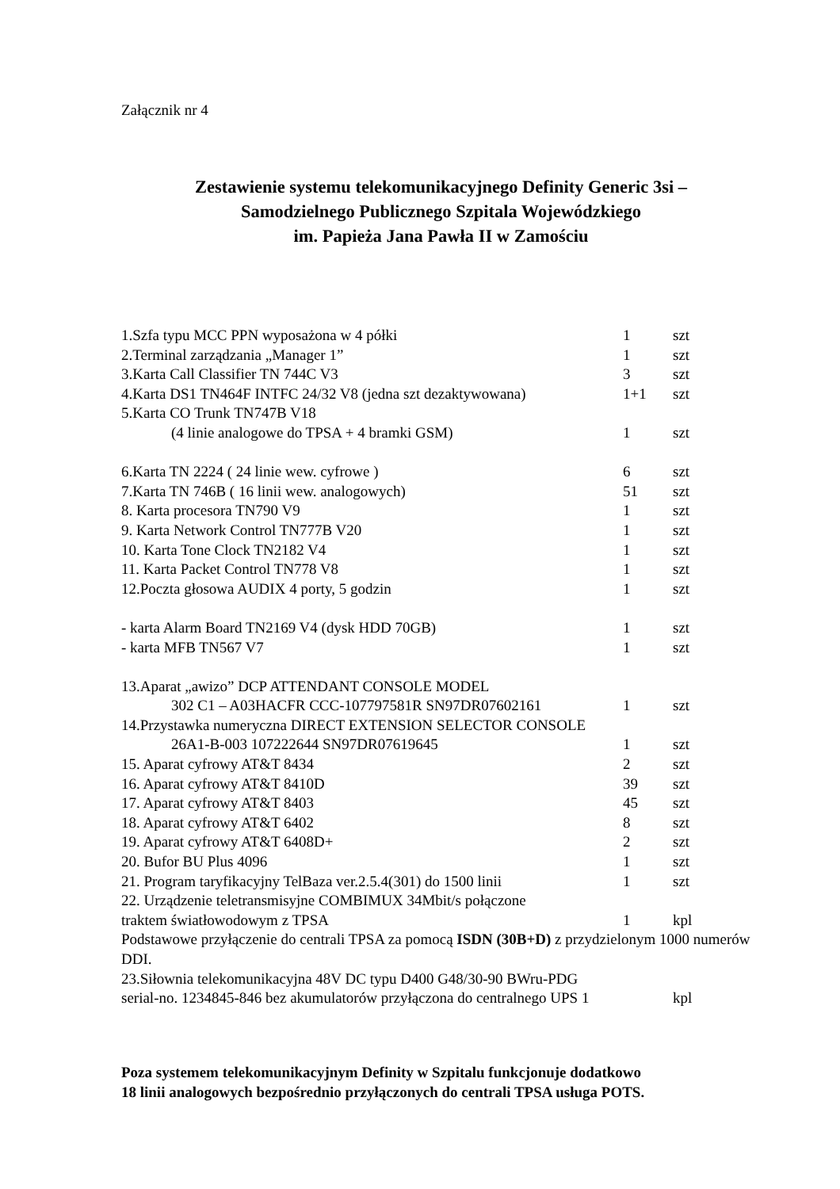Załącznik nr 4
Zestawienie systemu telekomunikacyjnego Definity Generic 3si –
Samodzielnego Publicznego Szpitala Wojewódzkiego
im. Papieża Jana Pawła II w Zamościu
1.Szfa typu MCC PPN wyposażona w 4 półki 1 szt
2.Terminal zarządzania „Manager 1” 1 szt
3.Karta Call Classifier TN 744C V3 3 szt
4.Karta DS1 TN464F INTFC 24/32 V8 (jedna szt dezaktywowana) 1+1 szt
5.Karta CO Trunk TN747B V18
(4 linie analogowe do TPSA + 4 bramki GSM) 1 szt
6.Karta TN 2224 ( 24 linie wew. cyfrowe ) 6 szt
7.Karta TN 746B ( 16 linii wew. analogowych) 51 szt
8. Karta procesora TN790 V9 1 szt
9. Karta Network Control TN777B V20 1 szt
10. Karta Tone Clock TN2182 V4 1 szt
11. Karta Packet Control TN778 V8 1 szt
12.Poczta głosowa AUDIX 4 porty, 5 godzin 1 szt
- karta Alarm Board TN2169 V4 (dysk HDD 70GB) 1 szt
- karta MFB TN567 V7 1 szt
13.Aparat „awizo” DCP ATTENDANT CONSOLE MODEL
302 C1 – A03HACFR CCC-107797581R SN97DR07602161 1 szt
14.Przystawka numeryczna DIRECT EXTENSION SELECTOR CONSOLE
26A1-B-003 107222644 SN97DR07619645 1 szt
15. Aparat cyfrowy AT&T 8434 2 szt
16. Aparat cyfrowy AT&T 8410D 39 szt
17. Aparat cyfrowy AT&T 8403 45 szt
18. Aparat cyfrowy AT&T 6402 8 szt
19. Aparat cyfrowy AT&T 6408D+ 2 szt
20. Bufor BU Plus 4096 1 szt
21. Program taryfikacyjny TelBaza ver.2.5.4(301) do 1500 linii 1 szt
22. Urządzenie teletransmisyjne COMBIMUX 34Mbit/s połączone
traktem światłowodowym z TPSA 1 kpl
Podstawowe przyłączenie do centrali TPSA za pomocą ISDN (30B+D) z przydzielonym 1000 numerów DDI.
23.Siłownia telekomunikacyjna 48V DC typu D400 G48/30-90 BWru-PDG
serial-no. 1234845-846 bez akumulatorów przyłączona do centralnego UPS 1 kpl
Poza systemem telekomunikacyjnym Definity w Szpitalu funkcjonuje dodatkowo
18 linii analogowych bezpośrednio przyłączonych do centrali TPSA usługa POTS.